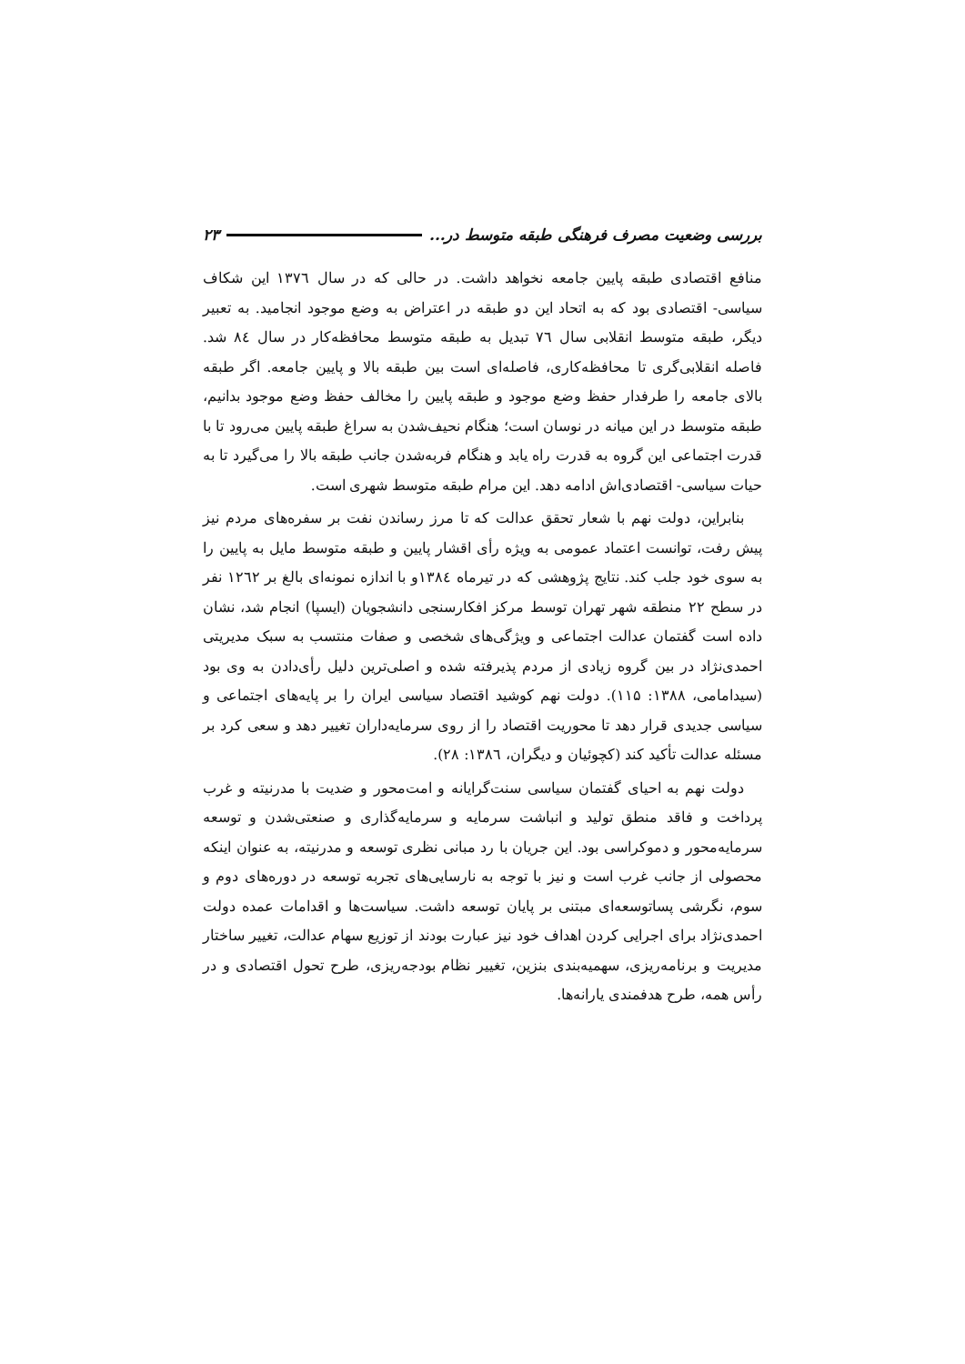بررسی وضعیت مصرف فرهنگی طبقه متوسط در... ۲۳
منافع اقتصادی طبقه پایین جامعه نخواهد داشت. در حالی که در سال ۱۳۷٦ این شکاف سیاسی- اقتصادی بود که به اتحاد این دو طبقه در اعتراض به وضع موجود انجامید. به تعبیر دیگر، طبقه متوسط انقلابی سال ۷٦ تبدیل به طبقه متوسط محافظه‌کار در سال ۸٤ شد. فاصله انقلابی‌گری تا محافظه‌کاری، فاصله‌ای است بین طبقه بالا و پایین جامعه. اگر طبقه بالای جامعه را طرفدار حفظ وضع موجود و طبقه پایین را مخالف حفظ وضع موجود بدانیم، طبقه متوسط در این میانه در نوسان است؛ هنگام نحیف‌شدن به سراغ طبقه پایین می‌رود تا با قدرت اجتماعی این گروه به قدرت راه یابد و هنگام فربه‌شدن جانب طبقه بالا را می‌گیرد تا به حیات سیاسی- اقتصادی‌اش ادامه دهد. این مرام طبقه متوسط شهری است.
بنابراین، دولت نهم با شعار تحقق عدالت که تا مرز رساندن نفت بر سفره‌های مردم نیز پیش رفت، توانست اعتماد عمومی به ویژه رأی اقشار پایین و طبقه متوسط مایل به پایین را به سوی خود جلب کند. نتایج پژوهشی که در تیرماه ۱۳۸٤و با اندازه نمونه‌ای بالغ بر ۱۲٦۲ نفر در سطح ۲۲ منطقه شهر تهران توسط مرکز افکارسنجی دانشجویان (ایسپا) انجام شد، نشان داده است گفتمان عدالت اجتماعی و ویژگی‌های شخصی و صفات منتسب به سبک مدیریتی احمدی‌نژاد در بین گروه زیادی از مردم پذیرفته شده و اصلی‌ترین دلیل رأی‌دادن به وی بود (سیدامامی، ۱۳۸۸: ۱۱۵). دولت نهم کوشید اقتصاد سیاسی ایران را بر پایه‌های اجتماعی و سیاسی جدیدی قرار دهد تا محوریت اقتصاد را از روی سرمایه‌داران تغییر دهد و سعی کرد بر مسئله عدالت تأکید کند (کچوئیان و دیگران، ۱۳۸٦: ۲۸).
دولت نهم به احیای گفتمان سیاسی سنت‌گرایانه و امت‌محور و ضدیت با مدرنیته و غرب پرداخت و فاقد منطق تولید و انباشت سرمایه و سرمایه‌گذاری و صنعتی‌شدن و توسعه سرمایه‌محور و دموکراسی بود. این جریان با رد مبانی نظری توسعه و مدرنیته، به عنوان اینکه محصولی از جانب غرب است و نیز با توجه به نارسایی‌های تجربه توسعه در دوره‌های دوم و سوم، نگرشی پساتوسعه‌ای مبتنی بر پایان توسعه داشت. سیاست‌ها و اقدامات عمده دولت احمدی‌نژاد برای اجرایی کردن اهداف خود نیز عبارت بودند از توزیع سهام عدالت، تغییر ساختار مدیریت و برنامه‌ریزی، سهمیه‌بندی بنزین، تغییر نظام بودجه‌ریزی، طرح تحول اقتصادی و در رأس همه، طرح هدفمندی یارانه‌ها.